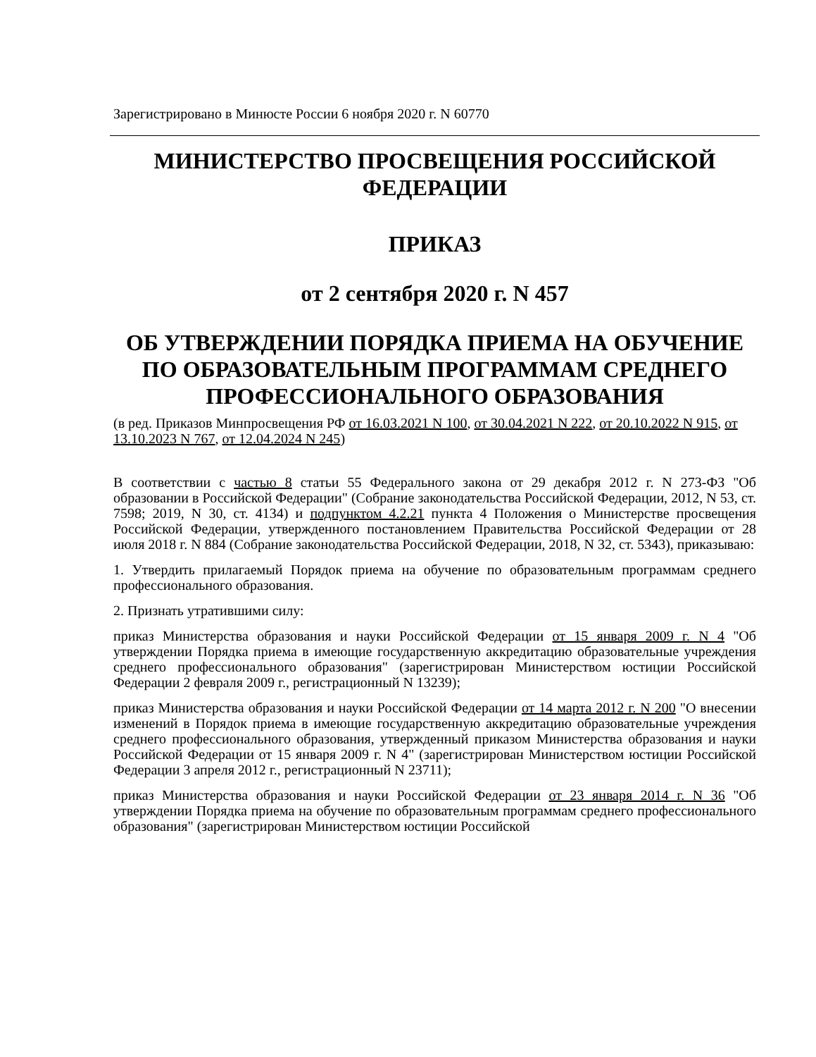Зарегистрировано в Минюсте России 6 ноября 2020 г. N 60770
МИНИСТЕРСТВО ПРОСВЕЩЕНИЯ РОССИЙСКОЙ ФЕДЕРАЦИИ
ПРИКАЗ
от 2 сентября 2020 г. N 457
ОБ УТВЕРЖДЕНИИ ПОРЯДКА ПРИЕМА НА ОБУЧЕНИЕ ПО ОБРАЗОВАТЕЛЬНЫМ ПРОГРАММАМ СРЕДНЕГО ПРОФЕССИОНАЛЬНОГО ОБРАЗОВАНИЯ
(в ред. Приказов Минпросвещения РФ от 16.03.2021 N 100, от 30.04.2021 N 222, от 20.10.2022 N 915, от 13.10.2023 N 767, от 12.04.2024 N 245)
В соответствии с частью 8 статьи 55 Федерального закона от 29 декабря 2012 г. N 273-ФЗ "Об образовании в Российской Федерации" (Собрание законодательства Российской Федерации, 2012, N 53, ст. 7598; 2019, N 30, ст. 4134) и подпунктом 4.2.21 пункта 4 Положения о Министерстве просвещения Российской Федерации, утвержденного постановлением Правительства Российской Федерации от 28 июля 2018 г. N 884 (Собрание законодательства Российской Федерации, 2018, N 32, ст. 5343), приказываю:
1. Утвердить прилагаемый Порядок приема на обучение по образовательным программам среднего профессионального образования.
2. Признать утратившими силу:
приказ Министерства образования и науки Российской Федерации от 15 января 2009 г. N 4 "Об утверждении Порядка приема в имеющие государственную аккредитацию образовательные учреждения среднего профессионального образования" (зарегистрирован Министерством юстиции Российской Федерации 2 февраля 2009 г., регистрационный N 13239);
приказ Министерства образования и науки Российской Федерации от 14 марта 2012 г. N 200 "О внесении изменений в Порядок приема в имеющие государственную аккредитацию образовательные учреждения среднего профессионального образования, утвержденный приказом Министерства образования и науки Российской Федерации от 15 января 2009 г. N 4" (зарегистрирован Министерством юстиции Российской Федерации 3 апреля 2012 г., регистрационный N 23711);
приказ Министерства образования и науки Российской Федерации от 23 января 2014 г. N 36 "Об утверждении Порядка приема на обучение по образовательным программам среднего профессионального образования" (зарегистрирован Министерством юстиции Российской